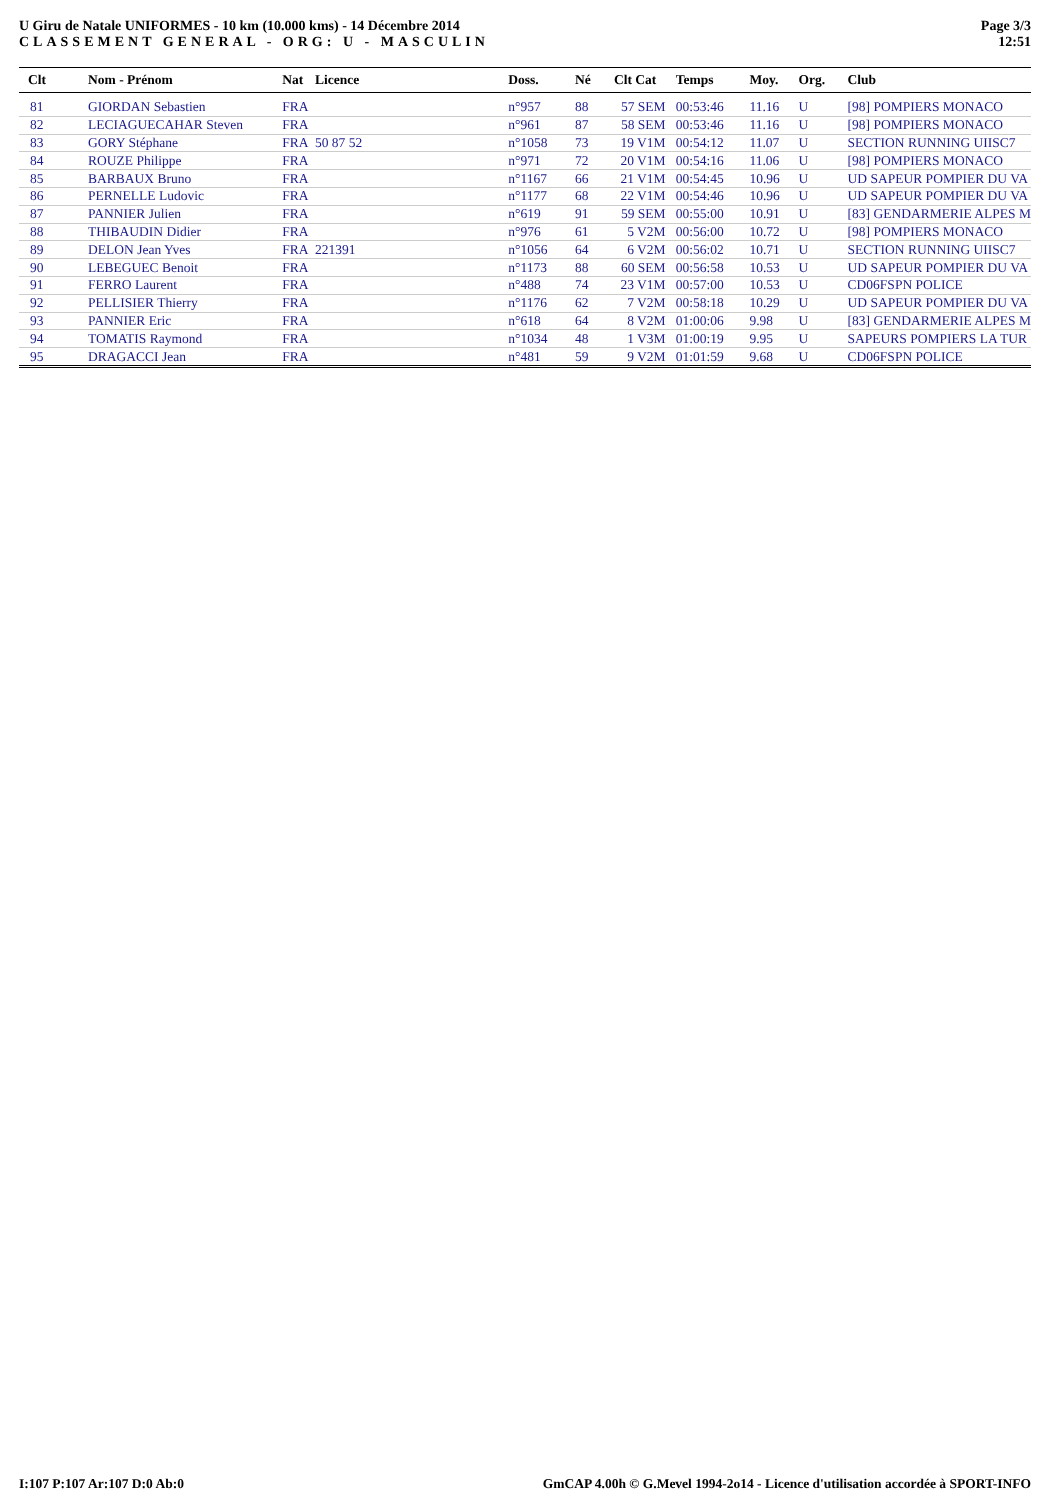U Giru de Natale UNIFORMES - 10 km (10.000 kms) - 14 Décembre 2014
CLASSEMENT GENERAL - ORG: U - MASCULIN
Page 3/3
12:51
| Clt | Nom - Prénom | Nat | Licence | Doss. | Né | Clt Cat | Temps | Moy. | Org. | Club |
| --- | --- | --- | --- | --- | --- | --- | --- | --- | --- | --- |
| 81 | GIORDAN Sebastien | FRA | | n°957 | 88 | 57 SEM | 00:53:46 | 11.16 | U | [98] POMPIERS MONACO |
| 82 | LECIAGUECAHAR Steven | FRA | | n°961 | 87 | 58 SEM | 00:53:46 | 11.16 | U | [98] POMPIERS MONACO |
| 83 | GORY Stéphane | FRA | 50 87 52 | n°1058 | 73 | 19 V1M | 00:54:12 | 11.07 | U | SECTION RUNNING UIISC7 |
| 84 | ROUZE Philippe | FRA | | n°971 | 72 | 20 V1M | 00:54:16 | 11.06 | U | [98] POMPIERS MONACO |
| 85 | BARBAUX Bruno | FRA | | n°1167 | 66 | 21 V1M | 00:54:45 | 10.96 | U | UD SAPEUR POMPIER DU VA |
| 86 | PERNELLE Ludovic | FRA | | n°1177 | 68 | 22 V1M | 00:54:46 | 10.96 | U | UD SAPEUR POMPIER DU VA |
| 87 | PANNIER Julien | FRA | | n°619 | 91 | 59 SEM | 00:55:00 | 10.91 | U | [83] GENDARMERIE ALPES M |
| 88 | THIBAUDIN Didier | FRA | | n°976 | 61 | 5 V2M | 00:56:00 | 10.72 | U | [98] POMPIERS MONACO |
| 89 | DELON Jean Yves | FRA | 221391 | n°1056 | 64 | 6 V2M | 00:56:02 | 10.71 | U | SECTION RUNNING UIISC7 |
| 90 | LEBEGUEC Benoit | FRA | | n°1173 | 88 | 60 SEM | 00:56:58 | 10.53 | U | UD SAPEUR POMPIER DU VA |
| 91 | FERRO Laurent | FRA | | n°488 | 74 | 23 V1M | 00:57:00 | 10.53 | U | CD06FSPN POLICE |
| 92 | PELLISIER Thierry | FRA | | n°1176 | 62 | 7 V2M | 00:58:18 | 10.29 | U | UD SAPEUR POMPIER DU VA |
| 93 | PANNIER Eric | FRA | | n°618 | 64 | 8 V2M | 01:00:06 | 9.98 | U | [83] GENDARMERIE ALPES M |
| 94 | TOMATIS Raymond | FRA | | n°1034 | 48 | 1 V3M | 01:00:19 | 9.95 | U | SAPEURS POMPIERS LA TUR |
| 95 | DRAGACCI Jean | FRA | | n°481 | 59 | 9 V2M | 01:01:59 | 9.68 | U | CD06FSPN POLICE |
I:107 P:107 Ar:107 D:0 Ab:0 GmCAP 4.00h © G.Mevel 1994-2o14 - Licence d'utilisation accordée à SPORT-INFO